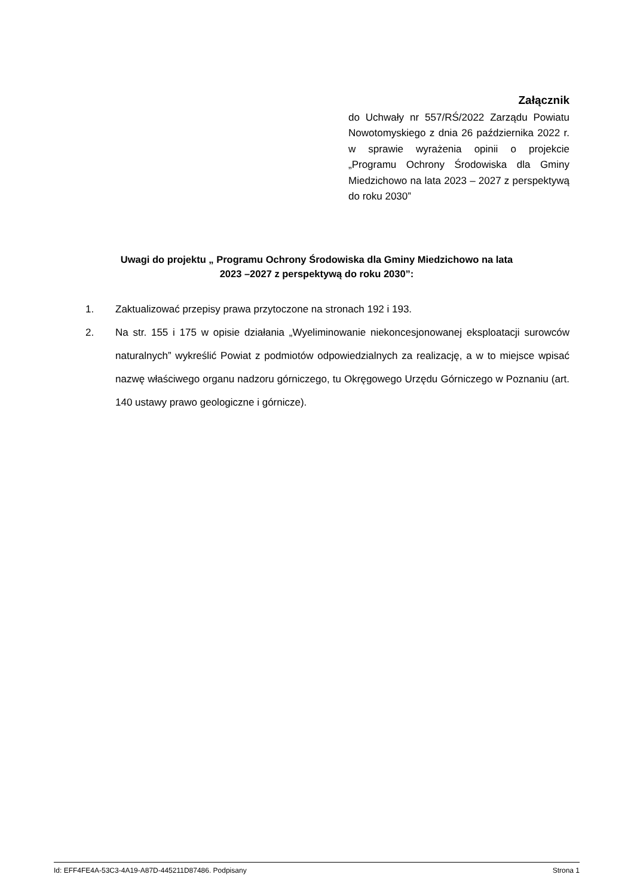Załącznik
do Uchwały nr 557/RŚ/2022 Zarządu Powiatu Nowotomyskiego z dnia 26 października 2022 r. w sprawie wyrażenia opinii o projekcie „Programu Ochrony Środowiska dla Gminy Miedzichowo na lata 2023 – 2027 z perspektywą do roku 2030”
Uwagi do projektu „ Programu Ochrony Środowiska dla Gminy Miedzichowo na lata
2023 –2027 z perspektywą do roku 2030”:
1. Zaktualizować przepisy prawa przytoczone na stronach 192 i 193.
2. Na str. 155 i 175 w opisie działania „Wyeliminowanie niekoncesjonowanej eksploatacji surowców naturalnych” wykreślić Powiat z podmiotów odpowiedzialnych za realizację, a w to miejsce wpisać nazwę właściwego organu nadzoru górniczego, tu Okręgowego Urzędu Górniczego w Poznaniu (art. 140 ustawy prawo geologiczne i górnicze).
Id: EFF4FE4A-53C3-4A19-A87D-445211D87486. Podpisany Strona 1